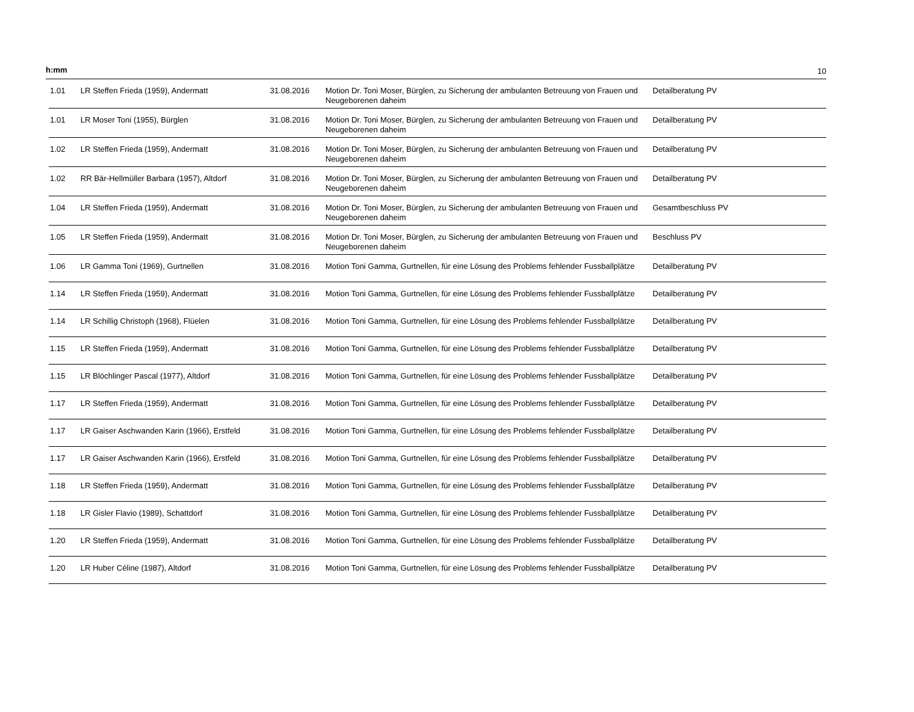h:mm 10
| 1.01 | LR Steffen Frieda (1959), Andermatt | 31.08.2016 | Motion Dr. Toni Moser, Bürglen, zu Sicherung der ambulanten Betreuung von Frauen und Neugeborenen daheim | Detailberatung PV |
| 1.01 | LR Moser Toni (1955), Bürglen | 31.08.2016 | Motion Dr. Toni Moser, Bürglen, zu Sicherung der ambulanten Betreuung von Frauen und Neugeborenen daheim | Detailberatung PV |
| 1.02 | LR Steffen Frieda (1959), Andermatt | 31.08.2016 | Motion Dr. Toni Moser, Bürglen, zu Sicherung der ambulanten Betreuung von Frauen und Neugeborenen daheim | Detailberatung PV |
| 1.02 | RR Bär-Hellmüller Barbara (1957), Altdorf | 31.08.2016 | Motion Dr. Toni Moser, Bürglen, zu Sicherung der ambulanten Betreuung von Frauen und Neugeborenen daheim | Detailberatung PV |
| 1.04 | LR Steffen Frieda (1959), Andermatt | 31.08.2016 | Motion Dr. Toni Moser, Bürglen, zu Sicherung der ambulanten Betreuung von Frauen und Neugeborenen daheim | Gesamtbeschluss PV |
| 1.05 | LR Steffen Frieda (1959), Andermatt | 31.08.2016 | Motion Dr. Toni Moser, Bürglen, zu Sicherung der ambulanten Betreuung von Frauen und Neugeborenen daheim | Beschluss PV |
| 1.06 | LR Gamma Toni (1969), Gurtnellen | 31.08.2016 | Motion Toni Gamma, Gurtnellen, für eine Lösung des Problems fehlender Fussballplätze | Detailberatung PV |
| 1.14 | LR Steffen Frieda (1959), Andermatt | 31.08.2016 | Motion Toni Gamma, Gurtnellen, für eine Lösung des Problems fehlender Fussballplätze | Detailberatung PV |
| 1.14 | LR Schillig Christoph (1968), Flüelen | 31.08.2016 | Motion Toni Gamma, Gurtnellen, für eine Lösung des Problems fehlender Fussballplätze | Detailberatung PV |
| 1.15 | LR Steffen Frieda (1959), Andermatt | 31.08.2016 | Motion Toni Gamma, Gurtnellen, für eine Lösung des Problems fehlender Fussballplätze | Detailberatung PV |
| 1.15 | LR Blöchlinger Pascal (1977), Altdorf | 31.08.2016 | Motion Toni Gamma, Gurtnellen, für eine Lösung des Problems fehlender Fussballplätze | Detailberatung PV |
| 1.17 | LR Steffen Frieda (1959), Andermatt | 31.08.2016 | Motion Toni Gamma, Gurtnellen, für eine Lösung des Problems fehlender Fussballplätze | Detailberatung PV |
| 1.17 | LR Gaiser Aschwanden Karin (1966), Erstfeld | 31.08.2016 | Motion Toni Gamma, Gurtnellen, für eine Lösung des Problems fehlender Fussballplätze | Detailberatung PV |
| 1.17 | LR Gaiser Aschwanden Karin (1966), Erstfeld | 31.08.2016 | Motion Toni Gamma, Gurtnellen, für eine Lösung des Problems fehlender Fussballplätze | Detailberatung PV |
| 1.18 | LR Steffen Frieda (1959), Andermatt | 31.08.2016 | Motion Toni Gamma, Gurtnellen, für eine Lösung des Problems fehlender Fussballplätze | Detailberatung PV |
| 1.18 | LR Gisler Flavio (1989), Schattdorf | 31.08.2016 | Motion Toni Gamma, Gurtnellen, für eine Lösung des Problems fehlender Fussballplätze | Detailberatung PV |
| 1.20 | LR Steffen Frieda (1959), Andermatt | 31.08.2016 | Motion Toni Gamma, Gurtnellen, für eine Lösung des Problems fehlender Fussballplätze | Detailberatung PV |
| 1.20 | LR Huber Céline (1987), Altdorf | 31.08.2016 | Motion Toni Gamma, Gurtnellen, für eine Lösung des Problems fehlender Fussballplätze | Detailberatung PV |